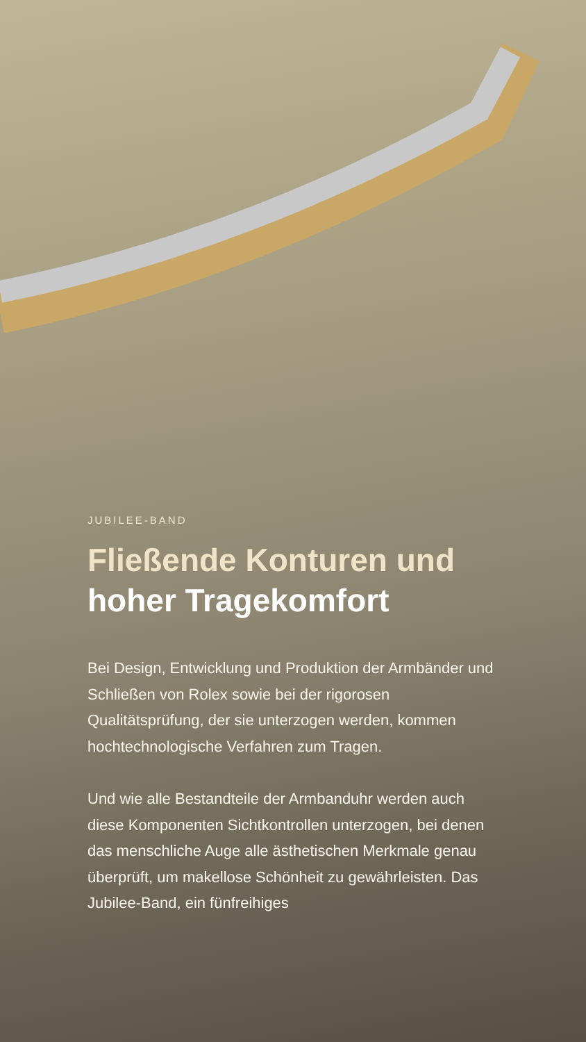JUBILEE-BAND
Fließende Konturen und
hoher Tragekomfort
Bei Design, Entwicklung und Produktion der Armbänder und Schließen von Rolex sowie bei der rigorosen Qualitätsprüfung, der sie unterzogen werden, kommen hochtechnologische Verfahren zum Tragen.
Und wie alle Bestandteile der Armbanduhr werden auch diese Komponenten Sichtkontrollen unterzogen, bei denen das menschliche Auge alle ästhetischen Merkmale genau überprüft, um makellose Schönheit zu gewährleisten. Das Jubilee-Band, ein fünfreihiges